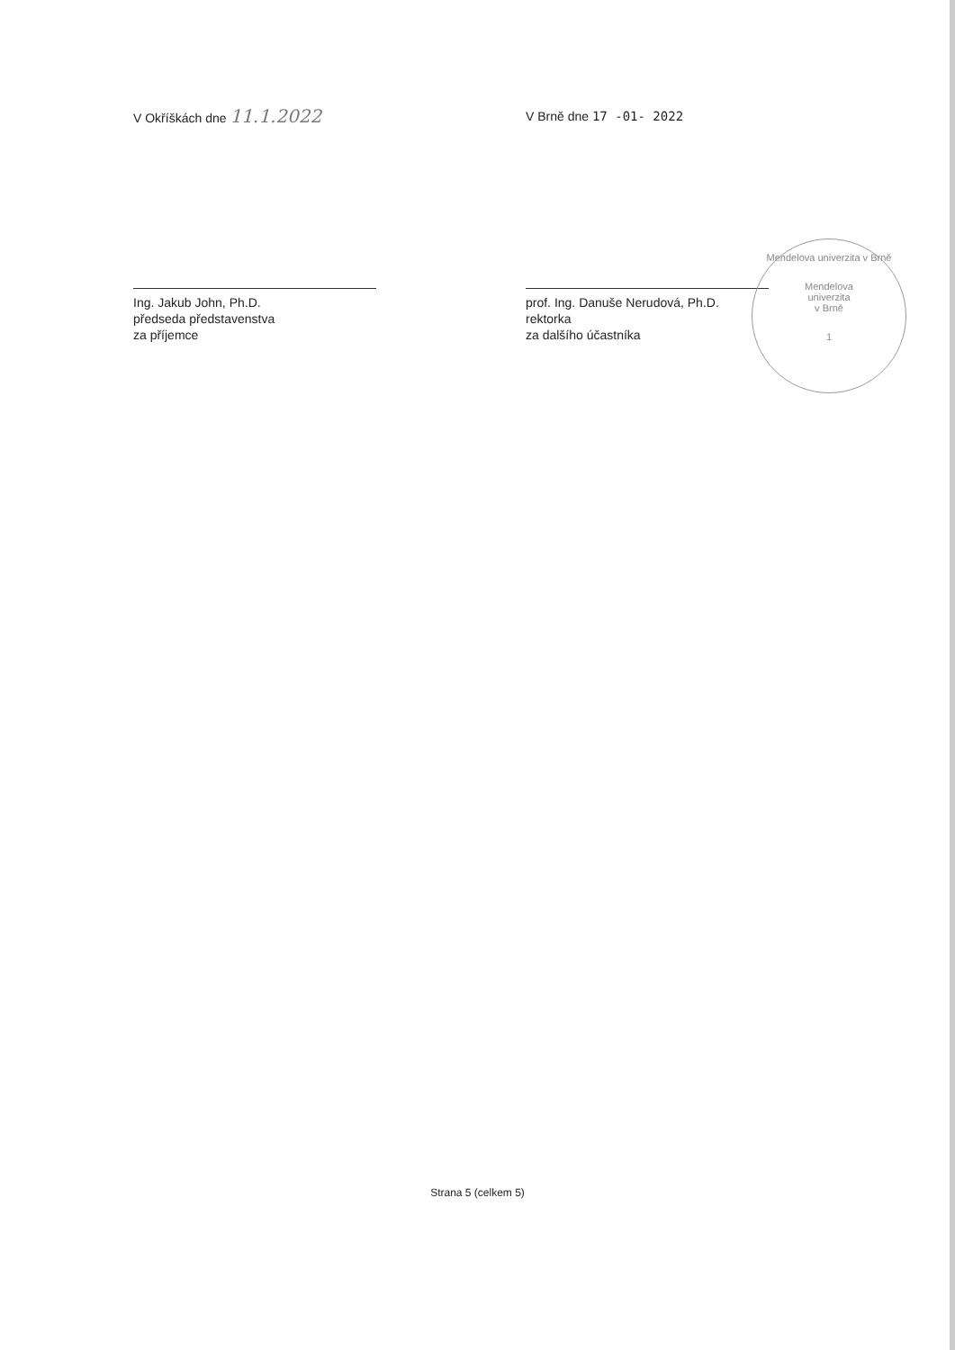V Okříškách dne 11.1.2022
Ing. Jakub John, Ph.D.
předseda představenstva
za příjemce
V Brně dne 17 -01- 2022
prof. Ing. Danuše Nerudová, Ph.D.
rektorka
za dalšího účastníka
Mendelova univerzita v Brně
Mendelova
univerzita
v Brně
1
Strana 5 (celkem 5)